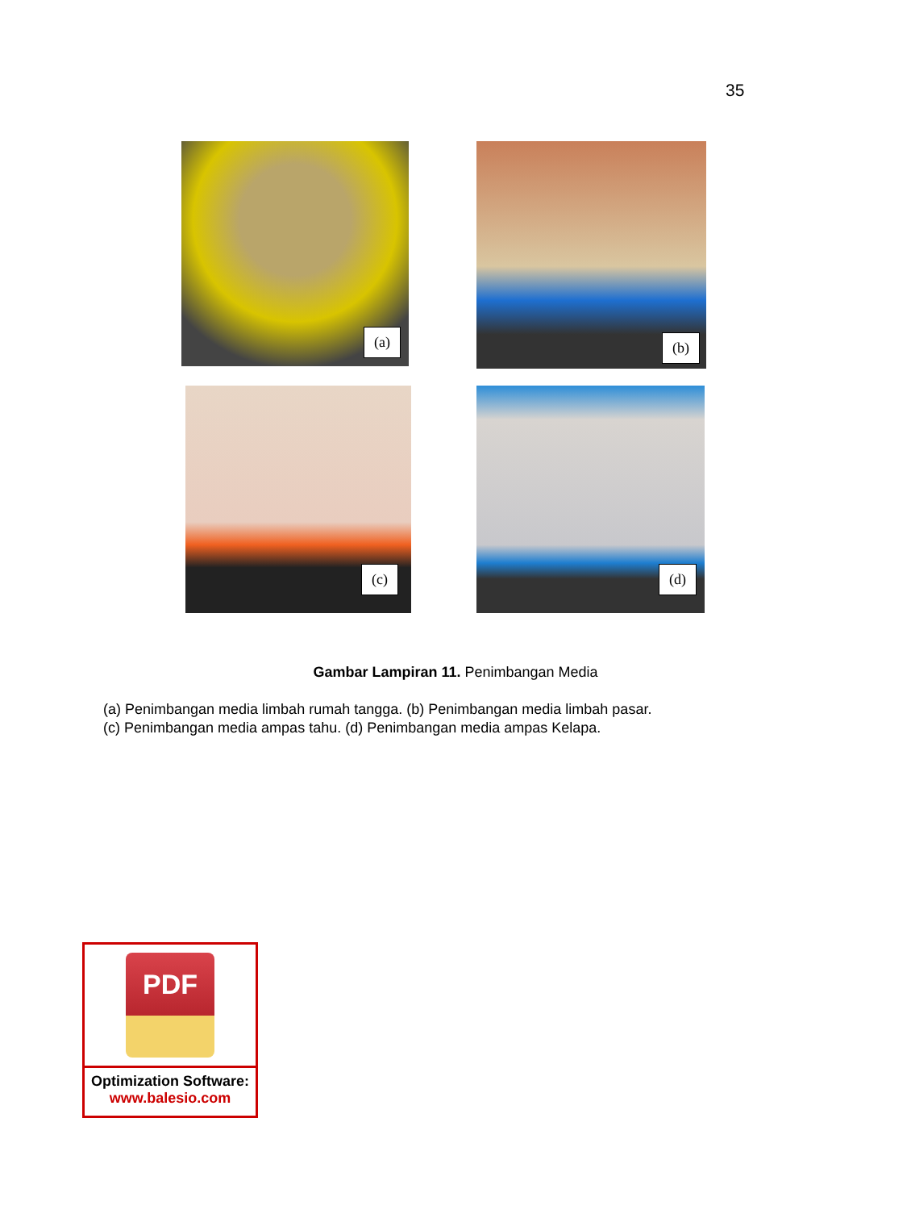35
(a) (b)
(c) (d)
Gambar Lampiran 11. Penimbangan Media
(a) Penimbangan media limbah rumah tangga. (b) Penimbangan media limbah pasar.
(c) Penimbangan media ampas tahu. (d) Penimbangan media ampas Kelapa.
PDF
Optimization Software:
www.balesio.com